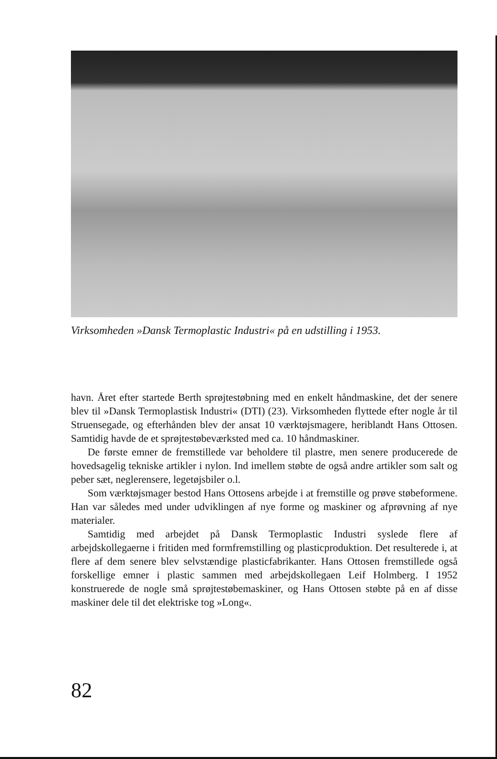Virksomheden »Dansk Termoplastic Industri« på en udstilling i 1953.
havn. Året efter startede Berth sprøjtestøbning med en enkelt håndmaskine, det der senere blev til »Dansk Termoplastisk Industri« (DTI) (23). Virksomheden flyttede efter nogle år til Struensegade, og efterhånden blev der ansat 10 værktøjsmagere, heriblandt Hans Ottosen. Samtidig havde de et sprøjtestøbeværksted med ca. 10 håndmaskiner.
De første emner de fremstillede var beholdere til plastre, men senere producerede de hovedsagelig tekniske artikler i nylon. Ind imellem støbte de også andre artikler som salt og peber sæt, neglerensere, legetøjsbiler o.l.
Som værktøjsmager bestod Hans Ottosens arbejde i at fremstille og prøve støbeformene. Han var således med under udviklingen af nye forme og maskiner og afprøvning af nye materialer.
Samtidig med arbejdet på Dansk Termoplastic Industri syslede flere af arbejdskollegaerne i fritiden med formfremstilling og plasticproduktion. Det resulterede i, at flere af dem senere blev selvstændige plasticfabrikanter. Hans Ottosen fremstillede også forskellige emner i plastic sammen med arbejdskollegaen Leif Holmberg. I 1952 konstruerede de nogle små sprøjtestøbemaskiner, og Hans Ottosen støbte på en af disse maskiner dele til det elektriske tog »Long«.
82